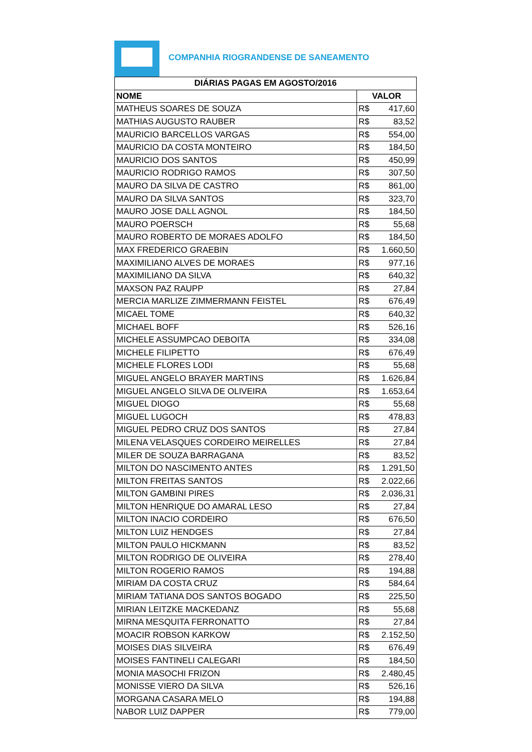COMPANHIA RIOGRANDENSE DE SANEAMENTO
| DIÁRIAS PAGAS EM AGOSTO/2016 | |
| --- | --- |
| NOME | VALOR |
| MATHEUS SOARES DE SOUZA | R$ 417,60 |
| MATHIAS AUGUSTO RAUBER | R$ 83,52 |
| MAURICIO BARCELLOS VARGAS | R$ 554,00 |
| MAURICIO DA COSTA MONTEIRO | R$ 184,50 |
| MAURICIO DOS SANTOS | R$ 450,99 |
| MAURICIO RODRIGO RAMOS | R$ 307,50 |
| MAURO DA SILVA DE CASTRO | R$ 861,00 |
| MAURO DA SILVA SANTOS | R$ 323,70 |
| MAURO JOSE DALL AGNOL | R$ 184,50 |
| MAURO POERSCH | R$ 55,68 |
| MAURO ROBERTO DE MORAES ADOLFO | R$ 184,50 |
| MAX FREDERICO GRAEBIN | R$ 1.660,50 |
| MAXIMILIANO ALVES DE MORAES | R$ 977,16 |
| MAXIMILIANO DA SILVA | R$ 640,32 |
| MAXSON PAZ RAUPP | R$ 27,84 |
| MERCIA MARLIZE ZIMMERMANN FEISTEL | R$ 676,49 |
| MICAEL TOME | R$ 640,32 |
| MICHAEL BOFF | R$ 526,16 |
| MICHELE ASSUMPCAO DEBOITA | R$ 334,08 |
| MICHELE FILIPETTO | R$ 676,49 |
| MICHELE FLORES LODI | R$ 55,68 |
| MIGUEL ANGELO BRAYER MARTINS | R$ 1.626,84 |
| MIGUEL ANGELO SILVA DE OLIVEIRA | R$ 1.653,64 |
| MIGUEL DIOGO | R$ 55,68 |
| MIGUEL LUGOCH | R$ 478,83 |
| MIGUEL PEDRO CRUZ DOS SANTOS | R$ 27,84 |
| MILENA VELASQUES CORDEIRO MEIRELLES | R$ 27,84 |
| MILER DE SOUZA BARRAGANA | R$ 83,52 |
| MILTON DO NASCIMENTO ANTES | R$ 1.291,50 |
| MILTON FREITAS SANTOS | R$ 2.022,66 |
| MILTON GAMBINI PIRES | R$ 2.036,31 |
| MILTON HENRIQUE DO AMARAL LESO | R$ 27,84 |
| MILTON INACIO CORDEIRO | R$ 676,50 |
| MILTON LUIZ HENDGES | R$ 27,84 |
| MILTON PAULO HICKMANN | R$ 83,52 |
| MILTON RODRIGO DE OLIVEIRA | R$ 278,40 |
| MILTON ROGERIO RAMOS | R$ 194,88 |
| MIRIAM DA COSTA CRUZ | R$ 584,64 |
| MIRIAM TATIANA DOS SANTOS BOGADO | R$ 225,50 |
| MIRIAN LEITZKE MACKEDANZ | R$ 55,68 |
| MIRNA MESQUITA FERRONATTO | R$ 27,84 |
| MOACIR ROBSON KARKOW | R$ 2.152,50 |
| MOISES DIAS SILVEIRA | R$ 676,49 |
| MOISES FANTINELI CALEGARI | R$ 184,50 |
| MONIA MASOCHI FRIZON | R$ 2.480,45 |
| MONISSE VIERO DA SILVA | R$ 526,16 |
| MORGANA CASARA MELO | R$ 194,88 |
| NABOR LUIZ DAPPER | R$ 779,00 |